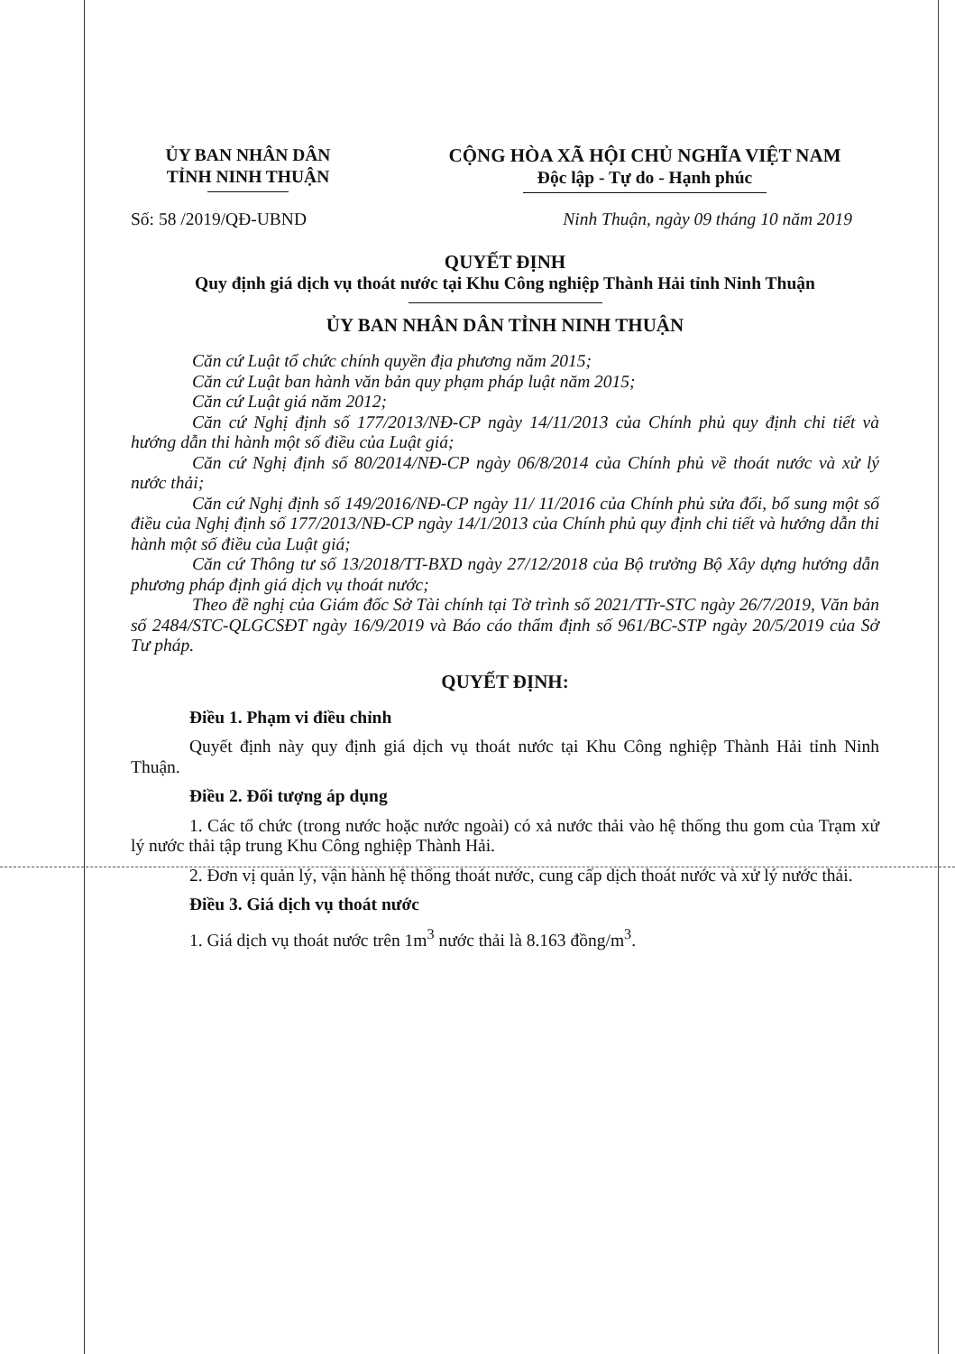ỦY BAN NHÂN DÂN
TỈNH NINH THUẬN
CỘNG HÒA XÃ HỘI CHỦ NGHĨA VIỆT NAM
Độc lập - Tự do - Hạnh phúc
Số: 58 /2019/QĐ-UBND Ninh Thuận, ngày 09 tháng 10 năm 2019
QUYẾT ĐỊNH
Quy định giá dịch vụ thoát nước tại Khu Công nghiệp Thành Hải tỉnh Ninh Thuận
ỦY BAN NHÂN DÂN TỈNH NINH THUẬN
Căn cứ Luật tổ chức chính quyền địa phương năm 2015;
Căn cứ Luật ban hành văn bản quy phạm pháp luật năm 2015;
Căn cứ Luật giá năm 2012;
Căn cứ Nghị định số 177/2013/NĐ-CP ngày 14/11/2013 của Chính phủ quy định chi tiết và hướng dẫn thi hành một số điều của Luật giá;
Căn cứ Nghị định số 80/2014/NĐ-CP ngày 06/8/2014 của Chính phủ về thoát nước và xử lý nước thải;
Căn cứ Nghị định số 149/2016/NĐ-CP ngày 11/ 11/2016 của Chính phủ sửa đổi, bổ sung một số điều của Nghị định số 177/2013/NĐ-CP ngày 14/1/2013 của Chính phủ quy định chi tiết và hướng dẫn thi hành một số điều của Luật giá;
Căn cứ Thông tư số 13/2018/TT-BXD ngày 27/12/2018 của Bộ trưởng Bộ Xây dựng hướng dẫn phương pháp định giá dịch vụ thoát nước;
Theo đề nghị của Giám đốc Sở Tài chính tại Tờ trình số 2021/TTr-STC ngày 26/7/2019, Văn bản số 2484/STC-QLGCSĐT ngày 16/9/2019 và Báo cáo thẩm định số 961/BC-STP ngày 20/5/2019 của Sở Tư pháp.
QUYẾT ĐỊNH:
Điều 1. Phạm vi điều chỉnh
Quyết định này quy định giá dịch vụ thoát nước tại Khu Công nghiệp Thành Hải tỉnh Ninh Thuận.
Điều 2. Đối tượng áp dụng
1. Các tổ chức (trong nước hoặc nước ngoài) có xả nước thải vào hệ thống thu gom của Trạm xử lý nước thải tập trung Khu Công nghiệp Thành Hải.
2. Đơn vị quản lý, vận hành hệ thống thoát nước, cung cấp dịch thoát nước và xử lý nước thải.
Điều 3. Giá dịch vụ thoát nước
1. Giá dịch vụ thoát nước trên 1m<sup>3</sup> nước thải là 8.163 đồng/m<sup>3</sup>.